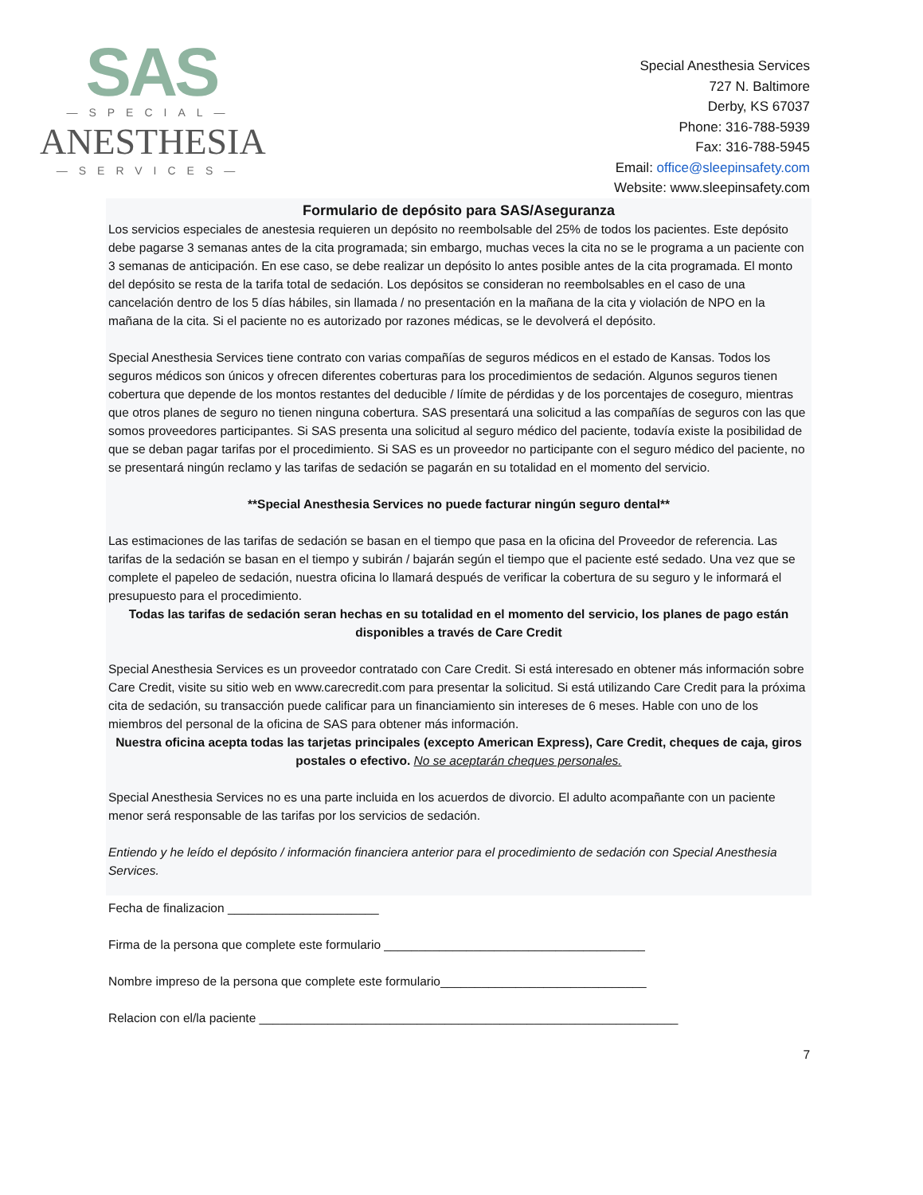SAS
—SPECIAL—
ANESTHESIA
—SERVICES—
Special Anesthesia Services
727 N. Baltimore
Derby, KS 67037
Phone: 316-788-5939
Fax: 316-788-5945
Email: office@sleepinsafety.com
Website: www.sleepinsafety.com
Formulario de depósito para SAS/Aseguranza
Los servicios especiales de anestesia requieren un depósito no reembolsable del 25% de todos los pacientes. Este depósito debe pagarse 3 semanas antes de la cita programada; sin embargo, muchas veces la cita no se le programa a un paciente con 3 semanas de anticipación. En ese caso, se debe realizar un depósito lo antes posible antes de la cita programada. El monto del depósito se resta de la tarifa total de sedación. Los depósitos se consideran no reembolsables en el caso de una cancelación dentro de los 5 días hábiles, sin llamada / no presentación en la mañana de la cita y violación de NPO en la mañana de la cita. Si el paciente no es autorizado por razones médicas, se le devolverá el depósito.
Special Anesthesia Services tiene contrato con varias compañías de seguros médicos en el estado de Kansas. Todos los seguros médicos son únicos y ofrecen diferentes coberturas para los procedimientos de sedación. Algunos seguros tienen cobertura que depende de los montos restantes del deducible / límite de pérdidas y de los porcentajes de coseguro, mientras que otros planes de seguro no tienen ninguna cobertura. SAS presentará una solicitud a las compañías de seguros con las que somos proveedores participantes. Si SAS presenta una solicitud al seguro médico del paciente, todavía existe la posibilidad de que se deban pagar tarifas por el procedimiento. Si SAS es un proveedor no participante con el seguro médico del paciente, no se presentará ningún reclamo y las tarifas de sedación se pagarán en su totalidad en el momento del servicio.
**Special Anesthesia Services no puede facturar ningún seguro dental**
Las estimaciones de las tarifas de sedación se basan en el tiempo que pasa en la oficina del Proveedor de referencia. Las tarifas de la sedación se basan en el tiempo y subirán / bajarán según el tiempo que el paciente esté sedado. Una vez que se complete el papeleo de sedación, nuestra oficina lo llamará después de verificar la cobertura de su seguro y le informará el presupuesto para el procedimiento.
Todas las tarifas de sedación seran hechas en su totalidad en el momento del servicio, los planes de pago están disponibles a través de Care Credit
Special Anesthesia Services es un proveedor contratado con Care Credit. Si está interesado en obtener más información sobre Care Credit, visite su sitio web en www.carecredit.com para presentar la solicitud. Si está utilizando Care Credit para la próxima cita de sedación, su transacción puede calificar para un financiamiento sin intereses de 6 meses. Hable con uno de los miembros del personal de la oficina de SAS para obtener más información.
Nuestra oficina acepta todas las tarjetas principales (excepto American Express), Care Credit, cheques de caja, giros postales o efectivo. No se aceptarán cheques personales.
Special Anesthesia Services no es una parte incluida en los acuerdos de divorcio. El adulto acompañante con un paciente menor será responsable de las tarifas por los servicios de sedación.
Entiendo y he leído el depósito / información financiera anterior para el procedimiento de sedación con Special Anesthesia Services.
Fecha de finalizacion ______________________
Firma de la persona que complete este formulario ______________________________________
Nombre impreso de la persona que complete este formulario______________________________
Relacion con el/la paciente _____________________________________________________________
7